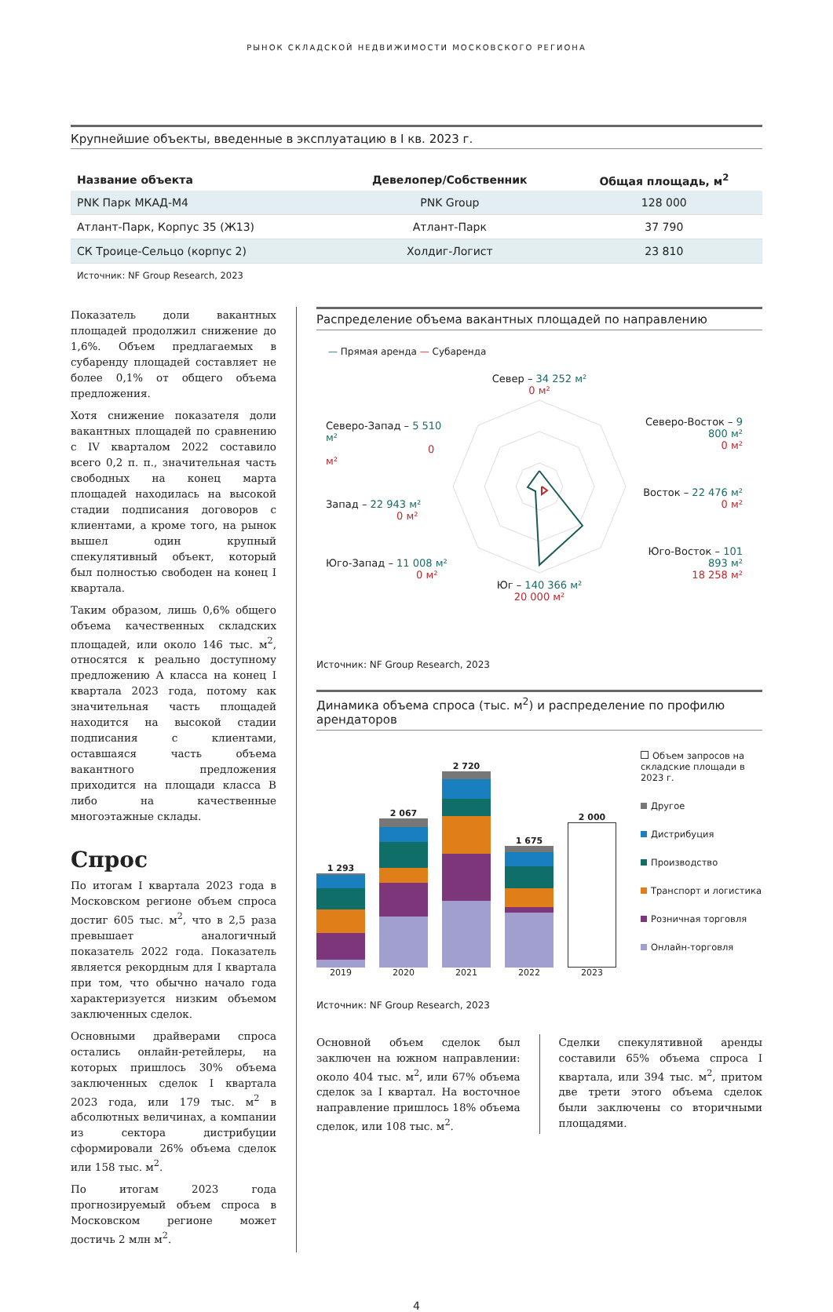РЫНОК СКЛАДСКОЙ НЕДВИЖИМОСТИ МОСКОВСКОГО РЕГИОНА
Крупнейшие объекты, введенные в эксплуатацию в I кв. 2023 г.
| Название объекта | Девелопер/Собственник | Общая площадь, м<sup>2</sup> |
| --- | --- | --- |
| PNK Парк МКАД-М4 | PNK Group | 128 000 |
| Атлант-Парк, Корпус 35 (Ж13) | Атлант-Парк | 37 790 |
| СК Троице-Сельцо (корпус 2) | Холдиг-Логист | 23 810 |
Источник: NF Group Research, 2023
Показатель доли вакантных площадей продолжил снижение до 1,6%. Объем предлагаемых в субаренду площадей составляет не более 0,1% от общего объема предложения.
Хотя снижение показателя доли вакантных площадей по сравнению с IV кварталом 2022 составило всего 0,2 п. п., значительная часть свободных на конец марта площадей находилась на высокой стадии подписания договоров с клиентами, а кроме того, на рынок вышел один крупный спекулятивный объект, который был полностью свободен на конец I квартала.
Таким образом, лишь 0,6% общего объема качественных складских площадей, или около 146 тыс. м<sup>2</sup>, относятся к реально доступному предложению А класса на конец I квартала 2023 года, потому как значительная часть площадей находится на высокой стадии подписания с клиентами, оставшаяся часть объема вакантного предложения приходится на площади класса B либо на качественные многоэтажные склады.
Спрос
По итогам I квартала 2023 года в Московском регионе объем спроса достиг 605 тыс. м<sup>2</sup>, что в 2,5 раза превышает аналогичный показатель 2022 года. Показатель является рекордным для I квартала при том, что обычно начало года характеризуется низким объемом заключенных сделок.
Основными драйверами спроса остались онлайн-ретейлеры, на которых пришлось 30% объема заключенных сделок I квартала 2023 года, или 179 тыс. м<sup>2</sup> в абсолютных величинах, а компании из сектора дистрибуции сформировали 26% объема сделок или 158 тыс. м<sup>2</sup>.
По итогам 2023 года прогнозируемый объем спроса в Московском регионе может достичь 2 млн м<sup>2</sup>.
Распределение объема вакантных площадей по направлению
— Прямая аренда — Субаренда
Северо-Запад – 5 510 м²
0 м²
Запад – 22 943 м²
0 м²
Юго-Запад – 11 008 м²
0 м²
Север – 34 252 м²
0 м²
Юг – 140 366 м²
20 000 м²
Северо-Восток – 9 800 м²
0 м²
Восток – 22 476 м²
0 м²
Юго-Восток – 101 893 м²
18 258 м²
Источник: NF Group Research, 2023
Динамика объема спроса (тыс. м<sup>2</sup>) и распределение по профилю арендаторов
1 293
2019
2 067
2020
2 720
2021
1 675
2022
2 000
2023
Объем запросов на складские площади в 2023 г.
Другое
Дистрибуция
Производство
Транспорт и логистика
Розничная торговля
Онлайн-торговля
Источник: NF Group Research, 2023
Основной объем сделок был заключен на южном направлении: около 404 тыс. м<sup>2</sup>, или 67% объема сделок за I квартал. На восточное направление пришлось 18% объема сделок, или 108 тыс. м<sup>2</sup>.
Сделки спекулятивной аренды составили 65% объема спроса I квартала, или 394 тыс. м<sup>2</sup>, притом две трети этого объема сделок были заключены со вторичными площадями.
4